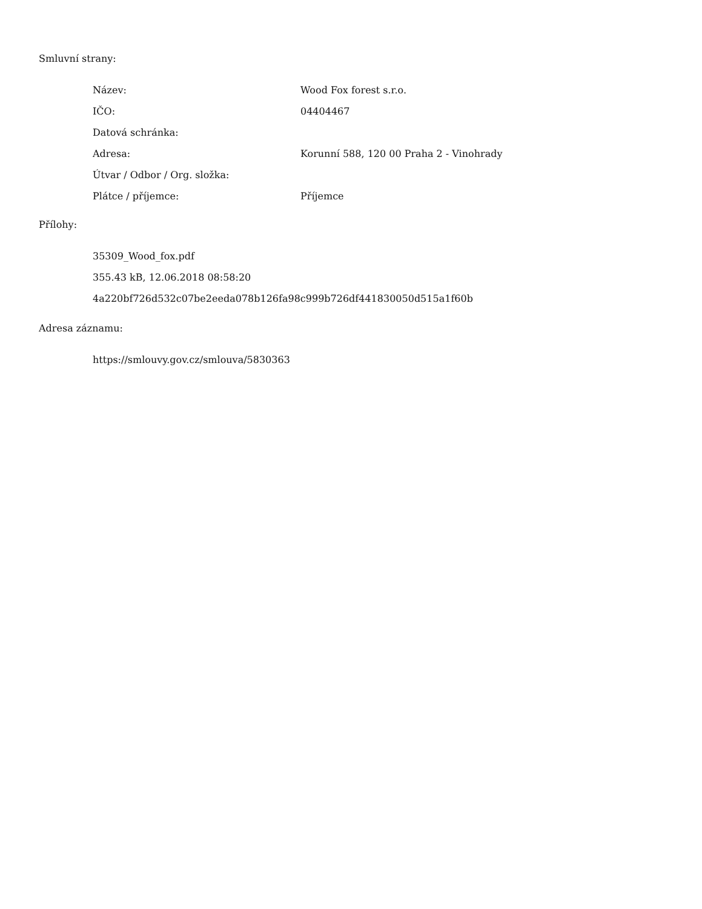Smluvní strany:
| Název: | Wood Fox forest s.r.o. |
| IČO: | 04404467 |
| Datová schránka: | |
| Adresa: | Korunní 588, 120 00 Praha 2 - Vinohrady |
| Útvar / Odbor / Org. složka: | |
| Plátce / příjemce: | Příjemce |
Přílohy:
35309_Wood_fox.pdf
355.43 kB, 12.06.2018 08:58:20
4a220bf726d532c07be2eeda078b126fa98c999b726df441830050d515a1f60b
Adresa záznamu:
https://smlouvy.gov.cz/smlouva/5830363